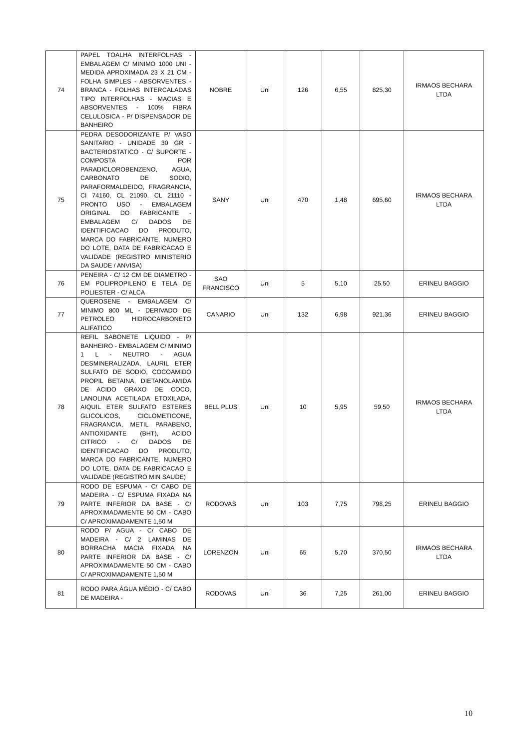| 74 | PAPEL TOALHA INTERFOLHAS - EMBALAGEM C/ MINIMO 1000 UNI - MEDIDA APROXIMADA 23 X 21 CM - FOLHA SIMPLES - ABSORVENTES - BRANCA - FOLHAS INTERCALADAS TIPO INTERFOLHAS - MACIAS E ABSORVENTES - 100% FIBRA CELULOSICA - P/ DISPENSADOR DE BANHEIRO | NOBRE | Uni | 126 | 6,55 | 825,30 | IRMAOS BECHARA LTDA |
| 75 | PEDRA DESODORIZANTE P/ VASO SANITARIO - UNIDADE 30 GR - BACTERIOSTATICO - C/ SUPORTE - COMPOSTA POR PARADICLOROBENZENO, AGUA, CARBONATO DE SODIO, PARAFORMALDEIDO, FRAGRANCIA, CI 74160, CL 21090, CL 21110 - PRONTO USO - EMBALAGEM ORIGINAL DO FABRICANTE - EMBALAGEM C/ DADOS DE IDENTIFICACAO DO PRODUTO, MARCA DO FABRICANTE, NUMERO DO LOTE, DATA DE FABRICACAO E VALIDADE (REGISTRO MINISTERIO DA SAUDE / ANVISA) | SANY | Uni | 470 | 1,48 | 695,60 | IRMAOS BECHARA LTDA |
| 76 | PENEIRA - C/ 12 CM DE DIAMETRO - EM POLIPROPILENO E TELA DE POLIESTER - C/ ALCA | SAO FRANCISCO | Uni | 5 | 5,10 | 25,50 | ERINEU BAGGIO |
| 77 | QUEROSENE - EMBALAGEM C/ MINIMO 800 ML - DERIVADO DE PETROLEO HIDROCARBONETO ALIFATICO | CANARIO | Uni | 132 | 6,98 | 921,36 | ERINEU BAGGIO |
| 78 | REFIL SABONETE LIQUIDO - P/ BANHEIRO - EMBALAGEM C/ MINIMO 1 L - NEUTRO - AGUA DESMINERALIZADA, LAURIL ETER SULFATO DE SODIO, COCOAMIDO PROPIL BETAINA, DIETANOLAMIDA DE ACIDO GRAXO DE COCO, LANOLINA ACETILADA ETOXILADA, AIQUIL ETER SULFATO ESTERES GLICOLICOS, CICLOMETICONE, FRAGRANCIA, METIL PARABENO, ANTIOXIDANTE (BHT), ACIDO CITRICO - C/ DADOS DE IDENTIFICACAO DO PRODUTO, MARCA DO FABRICANTE, NUMERO DO LOTE, DATA DE FABRICACAO E VALIDADE (REGISTRO MIN SAUDE) | BELL PLUS | Uni | 10 | 5,95 | 59,50 | IRMAOS BECHARA LTDA |
| 79 | RODO DE ESPUMA - C/ CABO DE MADEIRA - C/ ESPUMA FIXADA NA PARTE INFERIOR DA BASE - C/ APROXIMADAMENTE 50 CM - CABO C/ APROXIMADAMENTE 1,50 M | RODOVAS | Uni | 103 | 7,75 | 798,25 | ERINEU BAGGIO |
| 80 | RODO P/ AGUA - C/ CABO DE MADEIRA - C/ 2 LAMINAS DE BORRACHA MACIA FIXADA NA PARTE INFERIOR DA BASE - C/ APROXIMADAMENTE 50 CM - CABO C/ APROXIMADAMENTE 1,50 M | LORENZON | Uni | 65 | 5,70 | 370,50 | IRMAOS BECHARA LTDA |
| 81 | RODO PARA ÁGUA MÉDIO - C/ CABO DE MADEIRA - | RODOVAS | Uni | 36 | 7,25 | 261,00 | ERINEU BAGGIO |
10